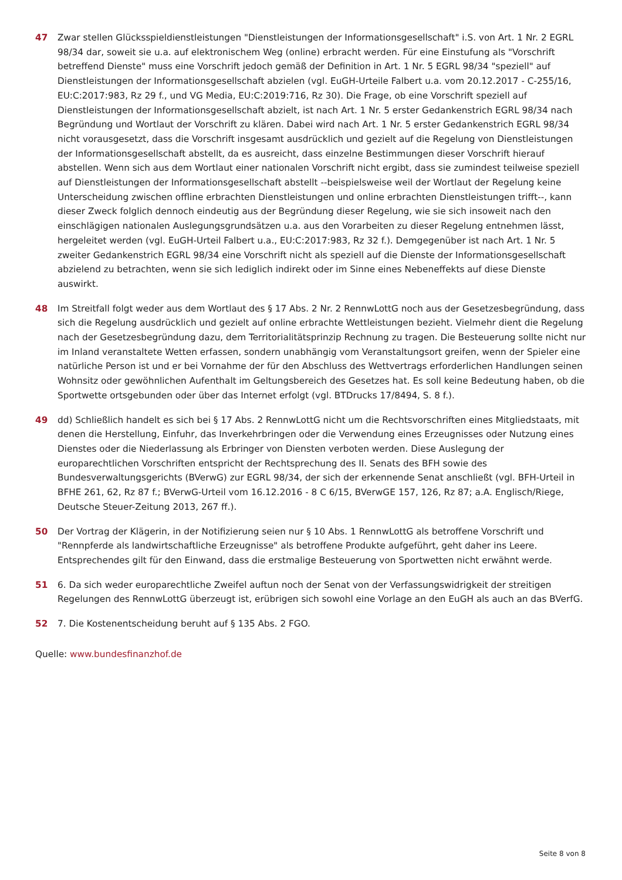47 Zwar stellen Glücksspieldienstleistungen "Dienstleistungen der Informationsgesellschaft" i.S. von Art. 1 Nr. 2 EGRL 98/34 dar, soweit sie u.a. auf elektronischem Weg (online) erbracht werden. Für eine Einstufung als "Vorschrift betreffend Dienste" muss eine Vorschrift jedoch gemäß der Definition in Art. 1 Nr. 5 EGRL 98/34 "speziell" auf Dienstleistungen der Informationsgesellschaft abzielen (vgl. EuGH-Urteile Falbert u.a. vom 20.12.2017 - C-255/16, EU:C:2017:983, Rz 29 f., und VG Media, EU:C:2019:716, Rz 30). Die Frage, ob eine Vorschrift speziell auf Dienstleistungen der Informationsgesellschaft abzielt, ist nach Art. 1 Nr. 5 erster Gedankenstrich EGRL 98/34 nach Begründung und Wortlaut der Vorschrift zu klären. Dabei wird nach Art. 1 Nr. 5 erster Gedankenstrich EGRL 98/34 nicht vorausgesetzt, dass die Vorschrift insgesamt ausdrücklich und gezielt auf die Regelung von Dienstleistungen der Informationsgesellschaft abstellt, da es ausreicht, dass einzelne Bestimmungen dieser Vorschrift hierauf abstellen. Wenn sich aus dem Wortlaut einer nationalen Vorschrift nicht ergibt, dass sie zumindest teilweise speziell auf Dienstleistungen der Informationsgesellschaft abstellt --beispielsweise weil der Wortlaut der Regelung keine Unterscheidung zwischen offline erbrachten Dienstleistungen und online erbrachten Dienstleistungen trifft--, kann dieser Zweck folglich dennoch eindeutig aus der Begründung dieser Regelung, wie sie sich insoweit nach den einschlägigen nationalen Auslegungsgrundsätzen u.a. aus den Vorarbeiten zu dieser Regelung entnehmen lässt, hergeleitet werden (vgl. EuGH-Urteil Falbert u.a., EU:C:2017:983, Rz 32 f.). Demgegenüber ist nach Art. 1 Nr. 5 zweiter Gedankenstrich EGRL 98/34 eine Vorschrift nicht als speziell auf die Dienste der Informationsgesellschaft abzielend zu betrachten, wenn sie sich lediglich indirekt oder im Sinne eines Nebeneffekts auf diese Dienste auswirkt.
48 Im Streitfall folgt weder aus dem Wortlaut des § 17 Abs. 2 Nr. 2 RennwLottG noch aus der Gesetzesbegründung, dass sich die Regelung ausdrücklich und gezielt auf online erbrachte Wettleistungen bezieht. Vielmehr dient die Regelung nach der Gesetzesbegründung dazu, dem Territorialitätsprinzip Rechnung zu tragen. Die Besteuerung sollte nicht nur im Inland veranstaltete Wetten erfassen, sondern unabhängig vom Veranstaltungsort greifen, wenn der Spieler eine natürliche Person ist und er bei Vornahme der für den Abschluss des Wettvertrags erforderlichen Handlungen seinen Wohnsitz oder gewöhnlichen Aufenthalt im Geltungsbereich des Gesetzes hat. Es soll keine Bedeutung haben, ob die Sportwette ortsgebunden oder über das Internet erfolgt (vgl. BTDrucks 17/8494, S. 8 f.).
49 dd) Schließlich handelt es sich bei § 17 Abs. 2 RennwLottG nicht um die Rechtsvorschriften eines Mitgliedstaats, mit denen die Herstellung, Einfuhr, das Inverkehrbringen oder die Verwendung eines Erzeugnisses oder Nutzung eines Dienstes oder die Niederlassung als Erbringer von Diensten verboten werden. Diese Auslegung der europarechtlichen Vorschriften entspricht der Rechtsprechung des II. Senats des BFH sowie des Bundesverwaltungsgerichts (BVerwG) zur EGRL 98/34, der sich der erkennende Senat anschließt (vgl. BFH-Urteil in BFHE 261, 62, Rz 87 f.; BVerwG-Urteil vom 16.12.2016 - 8 C 6/15, BVerwGE 157, 126, Rz 87; a.A. Englisch/Riege, Deutsche Steuer-Zeitung 2013, 267 ff.).
50 Der Vortrag der Klägerin, in der Notifizierung seien nur § 10 Abs. 1 RennwLottG als betroffene Vorschrift und "Rennpferde als landwirtschaftliche Erzeugnisse" als betroffene Produkte aufgeführt, geht daher ins Leere. Entsprechendes gilt für den Einwand, dass die erstmalige Besteuerung von Sportwetten nicht erwähnt werde.
51 6. Da sich weder europarechtliche Zweifel auftun noch der Senat von der Verfassungswidrigkeit der streitigen Regelungen des RennwLottG überzeugt ist, erübrigen sich sowohl eine Vorlage an den EuGH als auch an das BVerfG.
52 7. Die Kostenentscheidung beruht auf § 135 Abs. 2 FGO.
Quelle: www.bundesfinanzhof.de
Seite 8 von 8